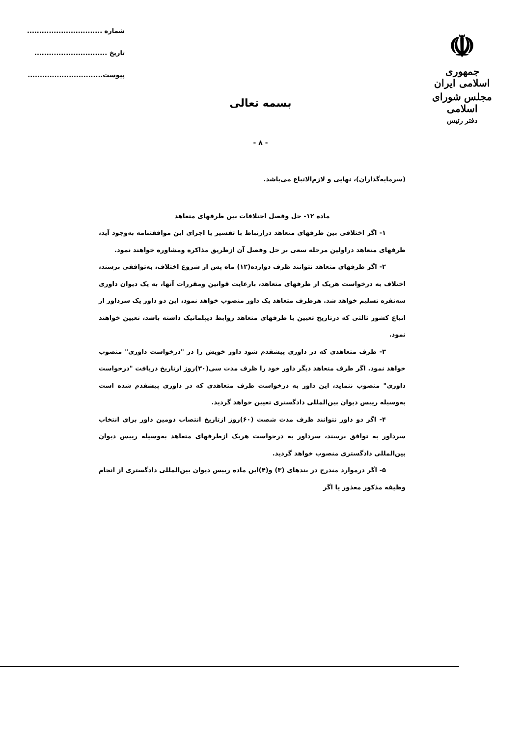☫
جمهوری اسلامی ایران
مجلس شورای اسلامی
دفتر رئیس
شماره ...............................
تاریخ ..............................
پیوست...............................
بسمه تعالی
- ۸ -
(سرمایه‌گذاران)، نهایی و لازم‌الاتباع می‌باشد.
ماده ۱۲- حل وفصل اختلافات بین طرفهای متعاهد
۱- اگر اختلافی بین طرفهای متعاهد درارتباط با تفسیر یا اجرای این موافقتنامه به‌وجود آید، طرفهای متعاهد دراولین مرحله سعی بر حل وفصل آن ازطریق مذاکره ومشاوره خواهند نمود.
۲- اگر طرفهای متعاهد نتوانند ظرف دوازده(۱۲) ماه پس از شروع اختلاف، به‌توافقی برسند، اختلاف به درخواست هریک از طرفهای متعاهد، بارعایت قوانین ومقررات آنها، به یک دیوان داوری سه‌نفره تسلیم خواهد شد. هرطرف متعاهد یک داور منصوب خواهد نمود، این دو داور یک سرداور از اتباع کشور ثالثی که درتاریخ تعیین با طرفهای متعاهد روابط دیپلماتیک داشته باشد، تعیین خواهند نمود.
۳- طرف متعاهدی که در داوری پیشقدم شود داور خویش را در "درخواست داوری" منصوب خواهد نمود. اگر طرف متعاهد دیگر داور خود را ظرف مدت سی(۳۰)روز ازتاریخ دریافت "درخواست داوری" منصوب ننماید، این داور به درخواست طرف متعاهدی که در داوری پیشقدم شده است به‌وسیله رییس دیوان بین‌المللی دادگستری تعیین خواهد گردید.
۴- اگر دو داور نتوانند ظرف مدت شصت (۶۰)روز ازتاریخ انتصاب دومین داور برای انتخاب سرداور به توافق برسند، سرداور به درخواست هریک ازطرفهای متعاهد به‌وسیله رییس دیوان بین‌المللی دادگستری منصوب خواهد گردید.
۵- اگر درموارد مندرج در بندهای (۳) و(۴)این ماده رییس دیوان بین‌المللی دادگستری از انجام وظیفه مذکور معذور یا اگر